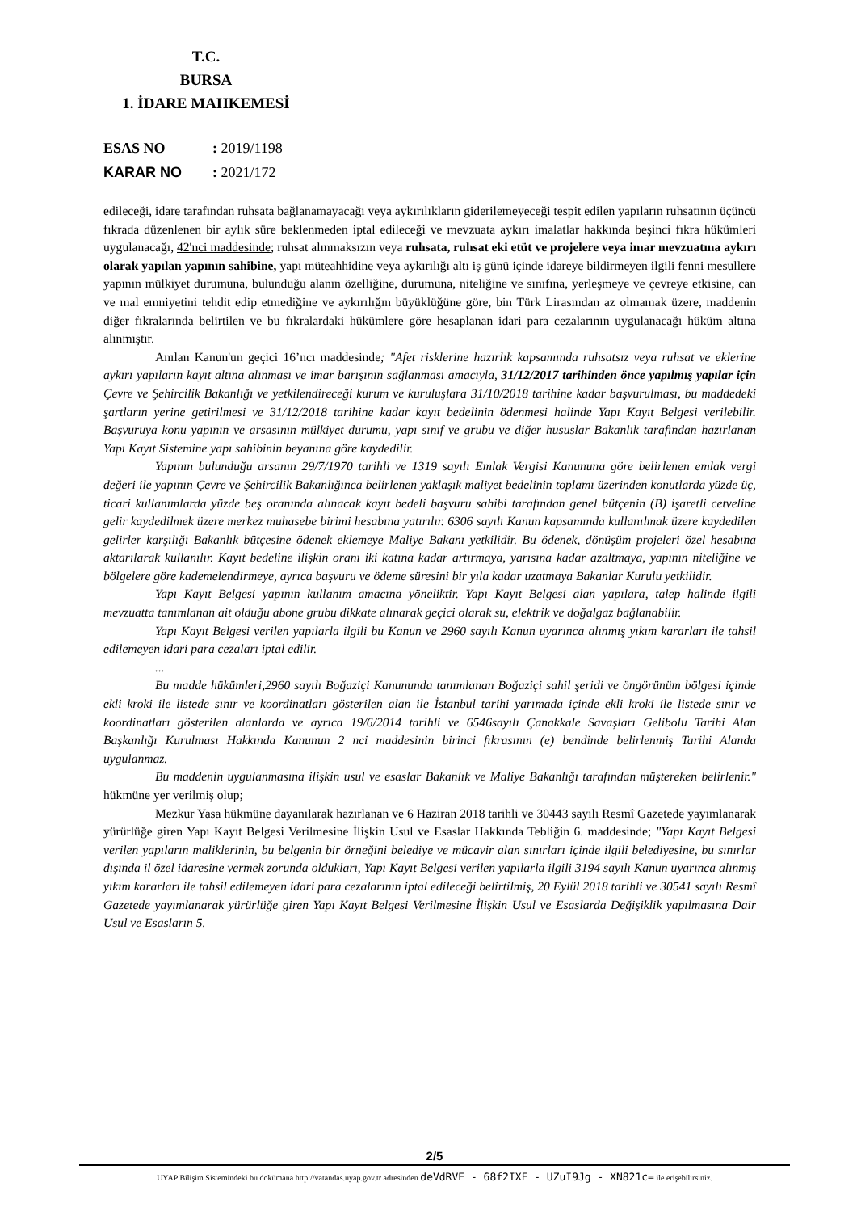T.C.
BURSA
1. İDARE MAHKEMESİ
ESAS NO: 2019/1198
KARAR NO: 2021/172
edileceği, idare tarafından ruhsata bağlanamayacağı veya aykırılıkların giderilemeyeceği tespit edilen yapıların ruhsatının üçüncü fıkrada düzenlenen bir aylık süre beklenmeden iptal edileceği ve mevzuata aykırı imalatlar hakkında beşinci fıkra hükümleri uygulanacağı, 42'nci maddesinde; ruhsat alınmaksızın veya ruhsata, ruhsat eki etüt ve projelere veya imar mevzuatına aykırı olarak yapılan yapının sahibine, yapı müteahhidine veya aykırılığı altı iş günü içinde idareye bildirmeyen ilgili fenni mesullere yapının mülkiyet durumuna, bulunduğu alanın özelliğine, durumuna, niteliğine ve sınıfına, yerleşmeye ve çevreye etkisine, can ve mal emniyetini tehdit edip etmediğine ve aykırılığın büyüklüğüne göre, bin Türk Lirasından az olmamak üzere, maddenin diğer fıkralarında belirtilen ve bu fıkralardaki hükümlere göre hesaplanan idari para cezalarının uygulanacağı hüküm altına alınmıştır.
Anılan Kanun'un geçici 16’ncı maddesinde; "Afet risklerine hazırlık kapsamında ruhsatsız veya ruhsat ve eklerine aykırı yapıların kayıt altına alınması ve imar barışının sağlanması amacıyla, 31/12/2017 tarihinden önce yapılmış yapılar için Çevre ve Şehircilik Bakanlığı ve yetkilendireceği kurum ve kuruluşlara 31/10/2018 tarihine kadar başvurulması, bu maddedeki şartların yerine getirilmesi ve 31/12/2018 tarihine kadar kayıt bedelinin ödenmesi halinde Yapı Kayıt Belgesi verilebilir. Başvuruya konu yapının ve arsasının mülkiyet durumu, yapı sınıf ve grubu ve diğer hususlar Bakanlık tarafından hazırlanan Yapı Kayıt Sistemine yapı sahibinin beyanına göre kaydedilir.
Yapının bulunduğu arsanın 29/7/1970 tarihli ve 1319 sayılı Emlak Vergisi Kanununa göre belirlenen emlak vergi değeri ile yapının Çevre ve Şehircilik Bakanlığınca belirlenen yaklaşık maliyet bedelinin toplamı üzerinden konutlarda yüzde üç, ticari kullanımlarda yüzde beş oranında alınacak kayıt bedeli başvuru sahibi tarafından genel bütçenin (B) işaretli cetveline gelir kaydedilmek üzere merkez muhasebe birimi hesabına yatırılır. 6306 sayılı Kanun kapsamında kullanılmak üzere kaydedilen gelirler karşılığı Bakanlık bütçesine ödenek eklemeye Maliye Bakanı yetkilidir. Bu ödenek, dönüşüm projeleri özel hesabına aktarılarak kullanılır. Kayıt bedeline ilişkin oranı iki katına kadar artırmaya, yarısına kadar azaltmaya, yapının niteliğine ve bölgelere göre kademelendirmeye, ayrıca başvuru ve ödeme süresini bir yıla kadar uzatmaya Bakanlar Kurulu yetkilidir.
Yapı Kayıt Belgesi yapının kullanım amacına yöneliktir. Yapı Kayıt Belgesi alan yapılara, talep halinde ilgili mevzuatta tanımlanan ait olduğu abone grubu dikkate alınarak geçici olarak su, elektrik ve doğalgaz bağlanabilir.
Yapı Kayıt Belgesi verilen yapılarla ilgili bu Kanun ve 2960 sayılı Kanun uyarınca alınmış yıkım kararları ile tahsil edilemeyen idari para cezaları iptal edilir.
...
Bu madde hükümleri,2960 sayılı Boğaziçi Kanununda tanımlanan Boğaziçi sahil şeridi ve öngörünüm bölgesi içinde ekli kroki ile listede sınır ve koordinatları gösterilen alan ile İstanbul tarihi yarımada içinde ekli kroki ile listede sınır ve koordinatları gösterilen alanlarda ve ayrıca 19/6/2014 tarihli ve 6546sayılı Çanakkale Savaşları Gelibolu Tarihi Alan Başkanlığı Kurulması Hakkında Kanunun 2 nci maddesinin birinci fıkrasının (e) bendinde belirlenmiş Tarihi Alanda uygulanmaz.
Bu maddenin uygulanmasına ilişkin usul ve esaslar Bakanlık ve Maliye Bakanlığı tarafından müştereken belirlenir." hükmüne yer verilmiş olup;
Mezkur Yasa hükmüne dayanılarak hazırlanan ve 6 Haziran 2018 tarihli ve 30443 sayılı Resmî Gazetede yayımlanarak yürürlüğe giren Yapı Kayıt Belgesi Verilmesine İlişkin Usul ve Esaslar Hakkında Tebliğin 6. maddesinde; "Yapı Kayıt Belgesi verilen yapıların maliklerinin, bu belgenin bir örneğini belediye ve mücavir alan sınırları içinde ilgili belediyesine, bu sınırlar dışında il özel idaresine vermek zorunda oldukları, Yapı Kayıt Belgesi verilen yapılarla ilgili 3194 sayılı Kanun uyarınca alınmış yıkım kararları ile tahsil edilemeyen idari para cezalarının iptal edileceği belirtilmiş, 20 Eylül 2018 tarihli ve 30541 sayılı Resmî Gazetede yayımlanarak yürürlüğe giren Yapı Kayıt Belgesi Verilmesine İlişkin Usul ve Esaslarda Değişiklik yapılmasına Dair Usul ve Esasların 5.
2/5
UYAP Bilişim Sistemindeki bu dokümana http://vatandas.uyap.gov.tr adresinden deVdRVE - 68f2IXF - UZuI9Jg - XN821c= ile erişebilirsiniz.